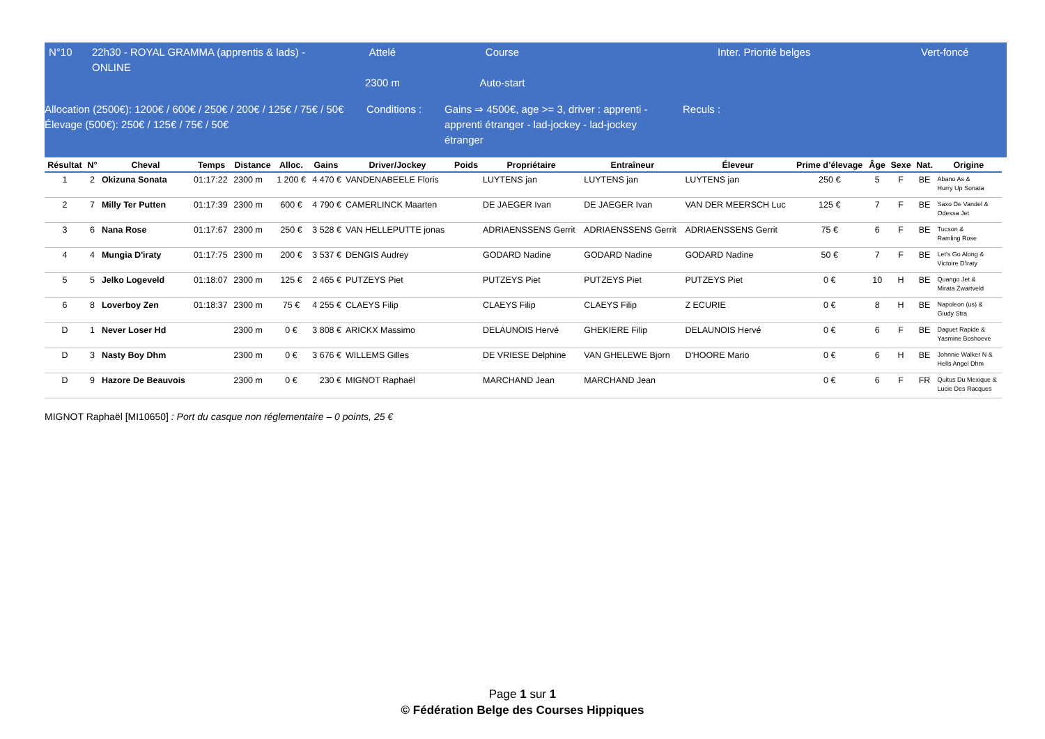| N°10 | 22h30 - ROYAL GRAMMA (apprentis & lads) -ONLINE | Attelé 2300 m | Course Auto-start | | Inter. Priorité belges | Vert-foncé |
| Allocation (2500€): 1200€ / 600€ / 250€ / 200€ / 125€ / 75€ / 50€ Élevage (500€): 250€ / 125€ / 75€ / 50€ | Conditions : | Gains ⇒ 4500€, age >= 3, driver : apprenti - apprenti étranger - lad-jockey - lad-jockey étranger | Reculs : |
| Résultat | N° | Cheval | Temps | Distance | Alloc. | Gains | Driver/Jockey | Poids | Propriétaire | Entraîneur | Éleveur | Prime d’élevage | Âge | Sexe | Nat. | Origine |
| --- | --- | --- | --- | --- | --- | --- | --- | --- | --- | --- | --- | --- | --- | --- | --- | --- |
| 1 | 2 | Okizuna Sonata | 01:17:22 | 2300 m | 1 200 € | 4 470 € | VANDENABEELE Floris | | LUYTENS jan | LUYTENS jan | LUYTENS jan | 250 € | 5 | F | BE | Abano As & Hurry Up Sonata |
| 2 | 7 | Milly Ter Putten | 01:17:39 | 2300 m | 600 € | 4 790 € | CAMERLINCK Maarten | | DE JAEGER Ivan | DE JAEGER Ivan | VAN DER MEERSCH Luc | 125 € | 7 | F | BE | Saxo De Vandel & Odessa Jet |
| 3 | 6 | Nana Rose | 01:17:67 | 2300 m | 250 € | 3 528 € | VAN HELLEPUTTE jonas | | ADRIAENSSENS Gerrit | ADRIAENSSENS Gerrit | ADRIAENSSENS Gerrit | 75 € | 6 | F | BE | Tucson & Ramling Rose |
| 4 | 4 | Mungia D'iraty | 01:17:75 | 2300 m | 200 € | 3 537 € | DENGIS Audrey | | GODARD Nadine | GODARD Nadine | GODARD Nadine | 50 € | 7 | F | BE | Let's Go Along & Victoire D'iraty |
| 5 | 5 | Jelko Logeveld | 01:18:07 | 2300 m | 125 € | 2 465 € | PUTZEYS Piet | | PUTZEYS Piet | PUTZEYS Piet | PUTZEYS Piet | 0 € | 10 | H | BE | Quango Jet & Mirata Zwartveld |
| 6 | 8 | Loverboy Zen | 01:18:37 | 2300 m | 75 € | 4 255 € | CLAEYS Filip | | CLAEYS Filip | CLAEYS Filip | Z ECURIE | 0 € | 8 | H | BE | Napoleon (us) & Giudy Stra |
| D | 1 | Never Loser Hd | | 2300 m | 0 € | 3 808 € | ARICKX Massimo | | DELAUNOIS Hervé | GHEKIERE Filip | DELAUNOIS Hervé | 0 € | 6 | F | BE | Daguet Rapide & Yasmine Boshoeve |
| D | 3 | Nasty Boy Dhm | | 2300 m | 0 € | 3 676 € | WILLEMS Gilles | | DE VRIESE Delphine | VAN GHELEWE Bjorn | D'HOORE Mario | 0 € | 6 | H | BE | Johnnie Walker N & Hells Angel Dhm |
| D | 9 | Hazore De Beauvois | | 2300 m | 0 € | 230 € | MIGNOT Raphaël | | MARCHAND Jean | MARCHAND Jean | | 0 € | 6 | F | FR | Quitus Du Mexique & Lucie Des Racques |
MIGNOT Raphaël [MI10650] : Port du casque non réglementaire – 0 points, 25 €
Page 1 sur 1
© Fédération Belge des Courses Hippiques